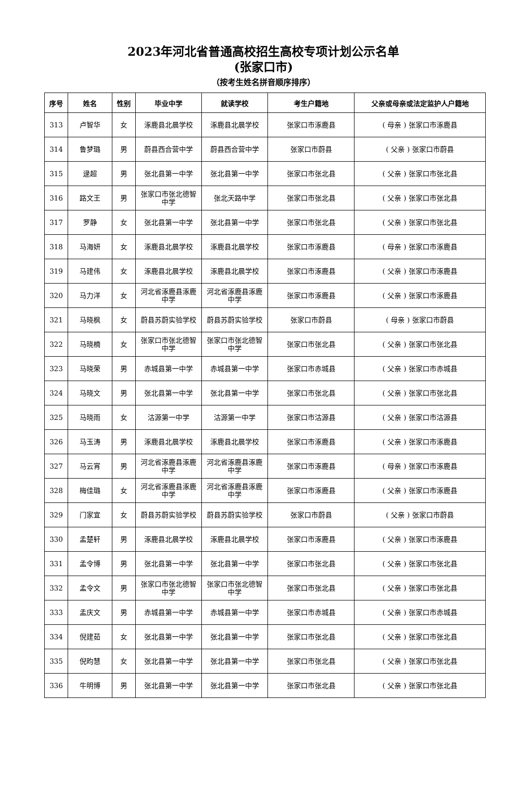2023年河北省普通高校招生高校专项计划公示名单
(张家口市)
（按考生姓名拼音顺序排序）
| 序号 | 姓名 | 性别 | 毕业中学 | 就读学校 | 考生户籍地 | 父亲或母亲或法定监护人户籍地 |
| --- | --- | --- | --- | --- | --- | --- |
| 313 | 卢智华 | 女 | 涿鹿县北晨学校 | 涿鹿县北晨学校 | 张家口市涿鹿县 | ( 母亲 ) 张家口市涿鹿县 |
| 314 | 鲁梦璐 | 男 | 蔚县西合营中学 | 蔚县西合营中学 | 张家口市蔚县 | ( 父亲 ) 张家口市蔚县 |
| 315 | 逯超 | 男 | 张北县第一中学 | 张北县第一中学 | 张家口市张北县 | ( 父亲 ) 张家口市张北县 |
| 316 | 路文王 | 男 | 张家口市张北德智中学 | 张北天路中学 | 张家口市张北县 | ( 父亲 ) 张家口市张北县 |
| 317 | 罗静 | 女 | 张北县第一中学 | 张北县第一中学 | 张家口市张北县 | ( 父亲 ) 张家口市张北县 |
| 318 | 马海妍 | 女 | 涿鹿县北晨学校 | 涿鹿县北晨学校 | 张家口市涿鹿县 | ( 母亲 ) 张家口市涿鹿县 |
| 319 | 马建伟 | 女 | 涿鹿县北晨学校 | 涿鹿县北晨学校 | 张家口市涿鹿县 | ( 父亲 ) 张家口市涿鹿县 |
| 320 | 马力洋 | 女 | 河北省涿鹿县涿鹿中学 | 河北省涿鹿县涿鹿中学 | 张家口市涿鹿县 | ( 父亲 ) 张家口市涿鹿县 |
| 321 | 马晓枫 | 女 | 蔚县苏蔚实验学校 | 蔚县苏蔚实验学校 | 张家口市蔚县 | ( 母亲 ) 张家口市蔚县 |
| 322 | 马晓楠 | 女 | 张家口市张北德智中学 | 张家口市张北德智中学 | 张家口市张北县 | ( 父亲 ) 张家口市张北县 |
| 323 | 马晓荣 | 男 | 赤城县第一中学 | 赤城县第一中学 | 张家口市赤城县 | ( 父亲 ) 张家口市赤城县 |
| 324 | 马晓文 | 男 | 张北县第一中学 | 张北县第一中学 | 张家口市张北县 | ( 父亲 ) 张家口市张北县 |
| 325 | 马晓雨 | 女 | 沽源第一中学 | 沽源第一中学 | 张家口市沽源县 | ( 父亲 ) 张家口市沽源县 |
| 326 | 马玉涛 | 男 | 涿鹿县北晨学校 | 涿鹿县北晨学校 | 张家口市涿鹿县 | ( 父亲 ) 张家口市涿鹿县 |
| 327 | 马云宵 | 男 | 河北省涿鹿县涿鹿中学 | 河北省涿鹿县涿鹿中学 | 张家口市涿鹿县 | ( 母亲 ) 张家口市涿鹿县 |
| 328 | 梅佳璐 | 女 | 河北省涿鹿县涿鹿中学 | 河北省涿鹿县涿鹿中学 | 张家口市涿鹿县 | ( 父亲 ) 张家口市涿鹿县 |
| 329 | 门家宜 | 女 | 蔚县苏蔚实验学校 | 蔚县苏蔚实验学校 | 张家口市蔚县 | ( 父亲 ) 张家口市蔚县 |
| 330 | 孟楚轩 | 男 | 涿鹿县北晨学校 | 涿鹿县北晨学校 | 张家口市涿鹿县 | ( 父亲 ) 张家口市涿鹿县 |
| 331 | 孟令博 | 男 | 张北县第一中学 | 张北县第一中学 | 张家口市张北县 | ( 父亲 ) 张家口市张北县 |
| 332 | 孟令文 | 男 | 张家口市张北德智中学 | 张家口市张北德智中学 | 张家口市张北县 | ( 父亲 ) 张家口市张北县 |
| 333 | 孟庆文 | 男 | 赤城县第一中学 | 赤城县第一中学 | 张家口市赤城县 | ( 父亲 ) 张家口市赤城县 |
| 334 | 倪建茹 | 女 | 张北县第一中学 | 张北县第一中学 | 张家口市张北县 | ( 父亲 ) 张家口市张北县 |
| 335 | 倪昀慧 | 女 | 张北县第一中学 | 张北县第一中学 | 张家口市张北县 | ( 父亲 ) 张家口市张北县 |
| 336 | 牛明博 | 男 | 张北县第一中学 | 张北县第一中学 | 张家口市张北县 | ( 父亲 ) 张家口市张北县 |